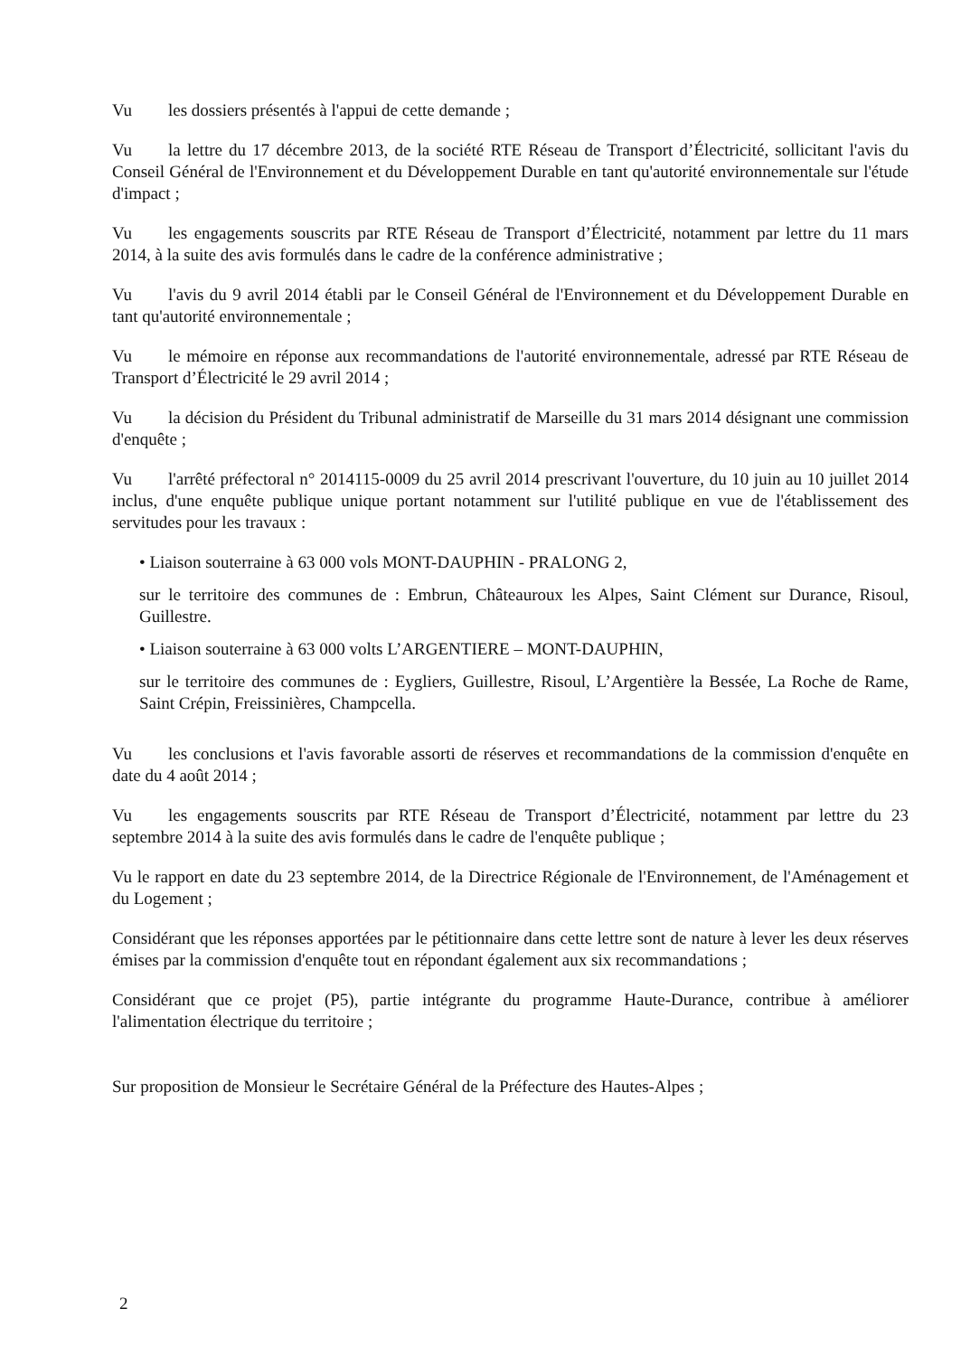Vu les dossiers présentés à l'appui de cette demande ;
Vu la lettre du 17 décembre 2013, de la société RTE Réseau de Transport d’Électricité, sollicitant l'avis du Conseil Général de l'Environnement et du Développement Durable en tant qu'autorité environnementale sur l'étude d'impact ;
Vu les engagements souscrits par RTE Réseau de Transport d’Électricité, notamment par lettre du 11 mars 2014, à la suite des avis formulés dans le cadre de la conférence administrative ;
Vu l'avis du 9 avril 2014 établi par le Conseil Général de l'Environnement et du Développement Durable en tant qu'autorité environnementale ;
Vu le mémoire en réponse aux recommandations de l'autorité environnementale, adressé par RTE Réseau de Transport d’Électricité le 29 avril 2014 ;
Vu la décision du Président du Tribunal administratif de Marseille du 31 mars 2014 désignant une commission d'enquête ;
Vu l'arrêté préfectoral n° 2014115-0009 du 25 avril 2014 prescrivant l'ouverture, du 10 juin au 10 juillet 2014 inclus, d'une enquête publique unique portant notamment sur l'utilité publique en vue de l'établissement des servitudes pour les travaux :
• Liaison souterraine à 63 000 vols MONT-DAUPHIN - PRALONG 2,
sur le territoire des communes de : Embrun, Châteauroux les Alpes, Saint Clément sur Durance, Risoul, Guillestre.
• Liaison souterraine à 63 000 volts L’ARGENTIERE – MONT-DAUPHIN,
sur le territoire des communes de : Eygliers, Guillestre, Risoul, L’Argentière la Bessée, La Roche de Rame, Saint Crépin, Freissinières, Champcella.
Vu les conclusions et l'avis favorable assorti de réserves et recommandations de la commission d'enquête en date du 4 août 2014 ;
Vu les engagements souscrits par RTE Réseau de Transport d’Électricité, notamment par lettre du 23 septembre 2014 à la suite des avis formulés dans le cadre de l'enquête publique ;
Vu le rapport en date du 23 septembre 2014, de la Directrice Régionale de l'Environnement, de l'Aménagement et du Logement ;
Considérant que les réponses apportées par le pétitionnaire dans cette lettre sont de nature à lever les deux réserves émises par la commission d'enquête tout en répondant également aux six recommandations ;
Considérant que ce projet (P5), partie intégrante du programme Haute-Durance, contribue à améliorer l'alimentation électrique du territoire ;
Sur proposition de Monsieur le Secrétaire Général de la Préfecture des Hautes-Alpes ;
2